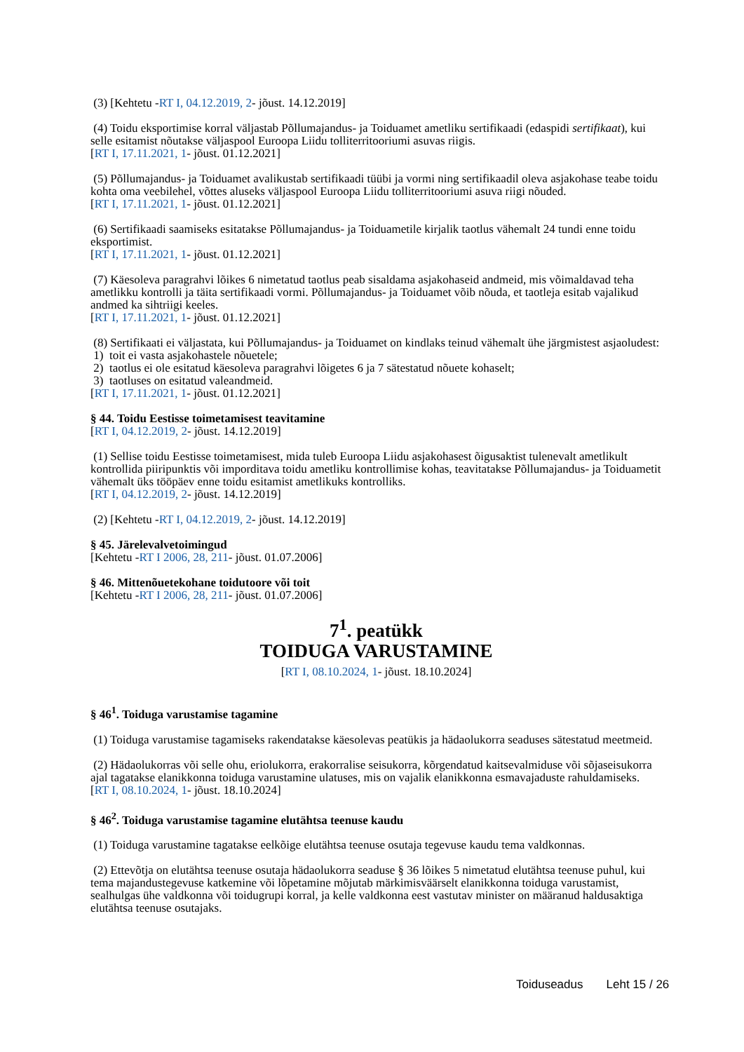(3) [Kehtetu -RT I, 04.12.2019, 2- jõust. 14.12.2019]
(4) Toidu eksportimise korral väljastab Põllumajandus- ja Toiduamet ametliku sertifikaadi (edaspidi sertifikaat), kui selle esitamist nõutakse väljaspool Euroopa Liidu tolliterritooriumi asuvas riigis.
[RT I, 17.11.2021, 1- jõust. 01.12.2021]
(5) Põllumajandus- ja Toiduamet avalikustab sertifikaadi tüübi ja vormi ning sertifikaadil oleva asjakohase teabe toidu kohta oma veebilehel, võttes aluseks väljaspool Euroopa Liidu tolliterritooriumi asuva riigi nõuded.
[RT I, 17.11.2021, 1- jõust. 01.12.2021]
(6) Sertifikaadi saamiseks esitatakse Põllumajandus- ja Toiduametile kirjalik taotlus vähemalt 24 tundi enne toidu eksportimist.
[RT I, 17.11.2021, 1- jõust. 01.12.2021]
(7) Käesoleva paragrahvi lõikes 6 nimetatud taotlus peab sisaldama asjakohaseid andmeid, mis võimaldavad teha ametlikku kontrolli ja täita sertifikaadi vormi. Põllumajandus- ja Toiduamet võib nõuda, et taotleja esitab vajalikud andmed ka sihtriigi keeles.
[RT I, 17.11.2021, 1- jõust. 01.12.2021]
(8) Sertifikaati ei väljastata, kui Põllumajandus- ja Toiduamet on kindlaks teinud vähemalt ühe järgmistest asjaoludest:
1) toit ei vasta asjakohastele nõuetele;
2) taotlus ei ole esitatud käesoleva paragrahvi lõigetes 6 ja 7 sätestatud nõuete kohaselt;
3) taotluses on esitatud valeandmeid.
[RT I, 17.11.2021, 1- jõust. 01.12.2021]
§ 44. Toidu Eestisse toimetamisest teavitamine
[RT I, 04.12.2019, 2- jõust. 14.12.2019]
(1) Sellise toidu Eestisse toimetamisest, mida tuleb Euroopa Liidu asjakohasest õigusaktist tulenevalt ametlikult kontrollida piiripunktis või imporditava toidu ametliku kontrollimise kohas, teavitatakse Põllumajandus- ja Toiduametit vähemalt üks tööpäev enne toidu esitamist ametlikuks kontrolliks.
[RT I, 04.12.2019, 2- jõust. 14.12.2019]
(2) [Kehtetu -RT I, 04.12.2019, 2- jõust. 14.12.2019]
§ 45. Järelevalvetoimingud
[Kehtetu -RT I 2006, 28, 211- jõust. 01.07.2006]
§ 46. Mittenõuetekohane toidutoore või toit
[Kehtetu -RT I 2006, 28, 211- jõust. 01.07.2006]
7<sup>1</sup>. peatükk
TOIDUGA VARUSTAMINE
[RT I, 08.10.2024, 1- jõust. 18.10.2024]
§ 46<sup>1</sup>. Toiduga varustamise tagamine
(1) Toiduga varustamise tagamiseks rakendatakse käesolevas peatükis ja hädaolukorra seaduses sätestatud meetmeid.
(2) Hädaolukorras või selle ohu, eriolukorra, erakorralise seisukorra, kõrgendatud kaitsevalmiduse või sõjaseisukorra ajal tagatakse elanikkonna toiduga varustamine ulatuses, mis on vajalik elanikkonna esmavajaduste rahuldamiseks.
[RT I, 08.10.2024, 1- jõust. 18.10.2024]
§ 46<sup>2</sup>. Toiduga varustamise tagamine elutähtsa teenuse kaudu
(1) Toiduga varustamine tagatakse eelkõige elutähtsa teenuse osutaja tegevuse kaudu tema valdkonnas.
(2) Ettevõtja on elutähtsa teenuse osutaja hädaolukorra seaduse § 36 lõikes 5 nimetatud elutähtsa teenuse puhul, kui tema majandustegevuse katkemine või lõpetamine mõjutab märkimisväärselt elanikkonna toiduga varustamist, sealhulgas ühe valdkonna või toidugrupi korral, ja kelle valdkonna eest vastutav minister on määranud haldusaktiga elutähtsa teenuse osutajaks.
Toiduseadus Leht 15 / 26